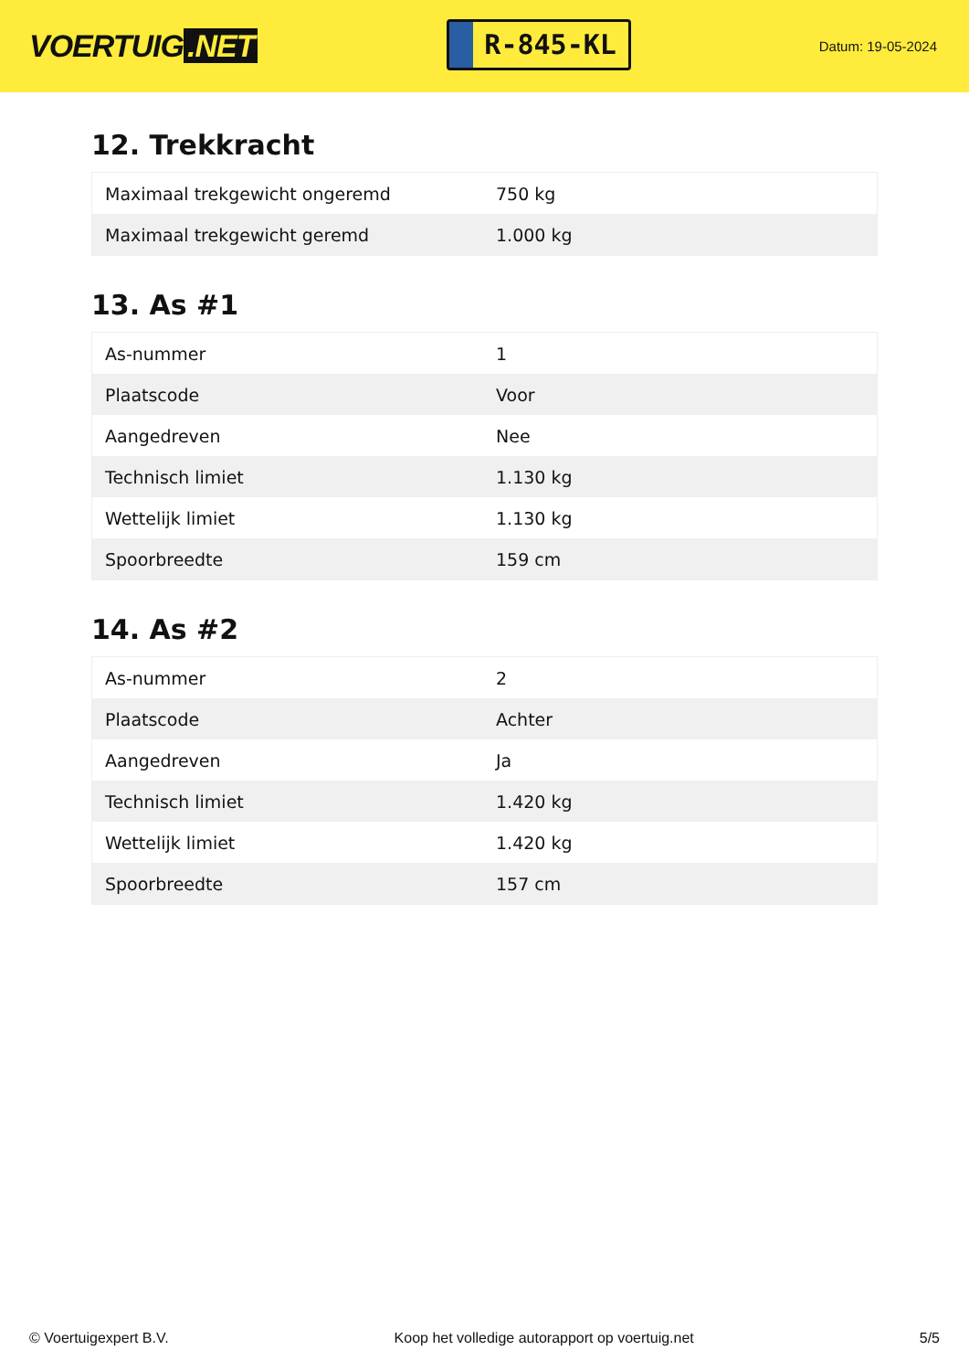VOERTUIG.NET
R-845-KL
Datum: 19-05-2024
12. Trekkracht
| Maximaal trekgewicht ongeremd | 750 kg |
| Maximaal trekgewicht geremd | 1.000 kg |
13. As #1
| As-nummer | 1 |
| Plaatscode | Voor |
| Aangedreven | Nee |
| Technisch limiet | 1.130 kg |
| Wettelijk limiet | 1.130 kg |
| Spoorbreedte | 159 cm |
14. As #2
| As-nummer | 2 |
| Plaatscode | Achter |
| Aangedreven | Ja |
| Technisch limiet | 1.420 kg |
| Wettelijk limiet | 1.420 kg |
| Spoorbreedte | 157 cm |
© Voertuigexpert B.V. Koop het volledige autorapport op voertuig.net 5/5